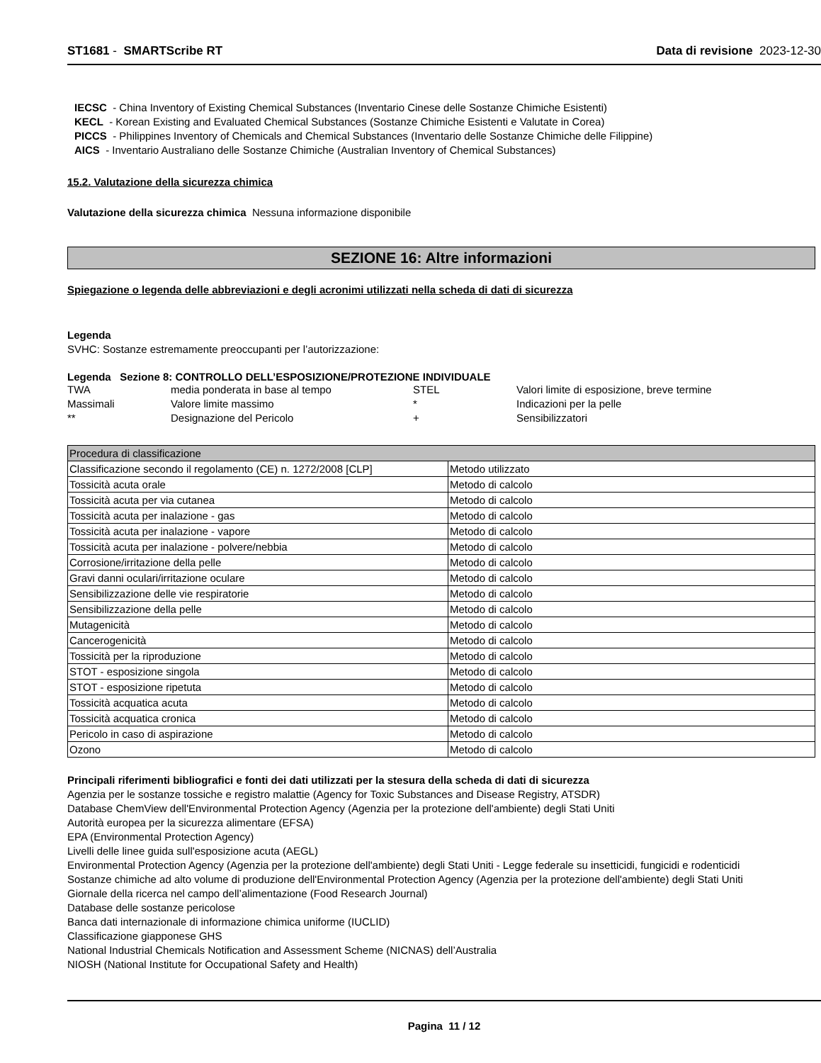ST1681 - SMARTScribe RT Data di revisione 2023-12-30
IECSC - China Inventory of Existing Chemical Substances (Inventario Cinese delle Sostanze Chimiche Esistenti)
KECL - Korean Existing and Evaluated Chemical Substances (Sostanze Chimiche Esistenti e Valutate in Corea)
PICCS - Philippines Inventory of Chemicals and Chemical Substances (Inventario delle Sostanze Chimiche delle Filippine)
AICS - Inventario Australiano delle Sostanze Chimiche (Australian Inventory of Chemical Substances)
15.2. Valutazione della sicurezza chimica
Valutazione della sicurezza chimica Nessuna informazione disponibile
SEZIONE 16: Altre informazioni
Spiegazione o legenda delle abbreviazioni e degli acronimi utilizzati nella scheda di dati di sicurezza
Legenda
SVHC: Sostanze estremamente preoccupanti per l’autorizzazione:
Legenda Sezione 8: CONTROLLO DELL’ESPOSIZIONE/PROTEZIONE INDIVIDUALE
| TWA | media ponderata in base al tempo | STEL | Valori limite di esposizione, breve termine |
| Massimali | Valore limite massimo | * | Indicazioni per la pelle |
| ** | Designazione del Pericolo | + | Sensibilizzatori |
| Procedura di classificazione | |
| --- | --- |
| Classificazione secondo il regolamento (CE) n. 1272/2008 [CLP] | Metodo utilizzato |
| Tossicità acuta orale | Metodo di calcolo |
| Tossicità acuta per via cutanea | Metodo di calcolo |
| Tossicità acuta per inalazione - gas | Metodo di calcolo |
| Tossicità acuta per inalazione - vapore | Metodo di calcolo |
| Tossicità acuta per inalazione - polvere/nebbia | Metodo di calcolo |
| Corrosione/irritazione della pelle | Metodo di calcolo |
| Gravi danni oculari/irritazione oculare | Metodo di calcolo |
| Sensibilizzazione delle vie respiratorie | Metodo di calcolo |
| Sensibilizzazione della pelle | Metodo di calcolo |
| Mutagenicità | Metodo di calcolo |
| Cancerogenicità | Metodo di calcolo |
| Tossicità per la riproduzione | Metodo di calcolo |
| STOT - esposizione singola | Metodo di calcolo |
| STOT - esposizione ripetuta | Metodo di calcolo |
| Tossicità acquatica acuta | Metodo di calcolo |
| Tossicità acquatica cronica | Metodo di calcolo |
| Pericolo in caso di aspirazione | Metodo di calcolo |
| Ozono | Metodo di calcolo |
Principali riferimenti bibliografici e fonti dei dati utilizzati per la stesura della scheda di dati di sicurezza
Agenzia per le sostanze tossiche e registro malattie (Agency for Toxic Substances and Disease Registry, ATSDR)
Database ChemView dell'Environmental Protection Agency (Agenzia per la protezione dell'ambiente) degli Stati Uniti
Autorità europea per la sicurezza alimentare (EFSA)
EPA (Environmental Protection Agency)
Livelli delle linee guida sull'esposizione acuta (AEGL)
Environmental Protection Agency (Agenzia per la protezione dell'ambiente) degli Stati Uniti - Legge federale su insetticidi, fungicidi e rodenticidi
Sostanze chimiche ad alto volume di produzione dell'Environmental Protection Agency (Agenzia per la protezione dell'ambiente) degli Stati Uniti
Giornale della ricerca nel campo dell’alimentazione (Food Research Journal)
Database delle sostanze pericolose
Banca dati internazionale di informazione chimica uniforme (IUCLID)
Classificazione giapponese GHS
National Industrial Chemicals Notification and Assessment Scheme (NICNAS) dell’Australia
NIOSH (National Institute for Occupational Safety and Health)
Pagina 11 / 12